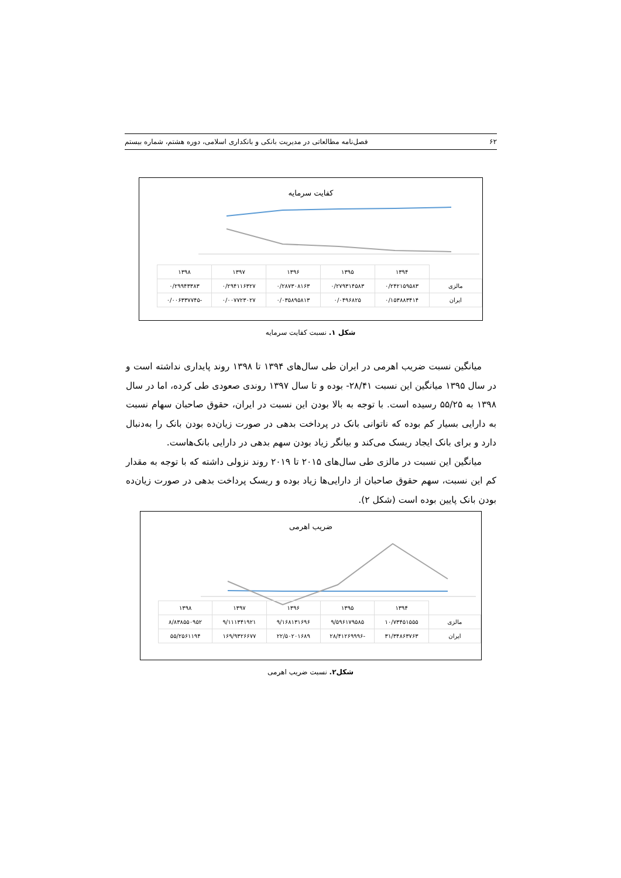۶۲ فصل‌نامه مطالعاتی در مدیریت بانکی و بانکداری اسلامی، دوره هشتم، شماره بیستم
کفایت سرمایه
| | ۱۳۹۴ | ۱۳۹۵ | ۱۳۹۶ | ۱۳۹۷ | ۱۳۹۸ |
| --- | --- | --- | --- | --- | --- |
| مالزی | ۰/۲۴۲۱۵۹۵۸۳ | ۰/۲۷۹۳۱۴۵۸۳ | ۰/۲۸۷۳۰۸۱۶۳ | ۰/۲۹۴۱۱۶۳۲۷ | ۰/۲۹۹۴۳۳۸۳ |
| ایران | ۰/۱۵۳۸۸۳۴۱۴ | ۰/۰۴۹۶۸۲۵ | ۰/۰۳۵۸۹۵۸۱۳ | ۰/۰۰۷۷۲۳۰۲۷ | -۰/۰۰۶۳۳۷۷۴۵ |
شکل ۱. نسبت کفایت سرمایه
میانگین نسبت ضریب اهرمی در ایران طی سال‌های ۱۳۹۴ تا ۱۳۹۸ روند پایداری نداشته است و در سال ۱۳۹۵ میانگین این نسبت ۲۸/۴۱- بوده و تا سال ۱۳۹۷ روندی صعودی طی کرده، اما در سال ۱۳۹۸ به ۵۵/۲۵ رسیده است. با توجه به بالا بودن این نسبت در ایران، حقوق صاحبان سهام نسبت به دارایی بسیار کم بوده که ناتوانی بانک در پرداخت بدهی در صورت زیان‌ده بودن بانک را به‌دنبال دارد و برای بانک ایجاد ریسک می‌کند و بیانگر زیاد بودن سهم بدهی در دارایی بانک‌هاست.
میانگین این نسبت در مالزی طی سال‌های ۲۰۱۵ تا ۲۰۱۹ روند نزولی داشته که با توجه به مقدار کم این نسبت، سهم حقوق صاحبان از دارایی‌ها زیاد بوده و ریسک پرداخت بدهی در صورت زیان‌ده بودن بانک پایین بوده است (شکل ۲).
ضریب اهرمی
| | ۱۳۹۴ | ۱۳۹۵ | ۱۳۹۶ | ۱۳۹۷ | ۱۳۹۸ |
| --- | --- | --- | --- | --- | --- |
| مالزی | ۱۰/۷۳۴۵۱۵۵۵ | ۹/۵۹۶۱۷۹۵۸۵ | ۹/۱۶۸۱۳۱۶۹۶ | ۹/۱۱۱۳۴۱۹۲۱ | ۸/۸۳۸۵۵۰۹۵۲ |
| ایران | ۳۱/۳۴۸۶۳۷۶۳ | -۲۸/۴۱۲۶۹۹۹۶ | ۲۲/۵۰۲۰۱۶۸۹ | ۱۶۹/۹۳۲۶۶۷۷ | ۵۵/۲۵۶۱۱۹۴ |
شکل۲. نسبت ضریب اهرمی